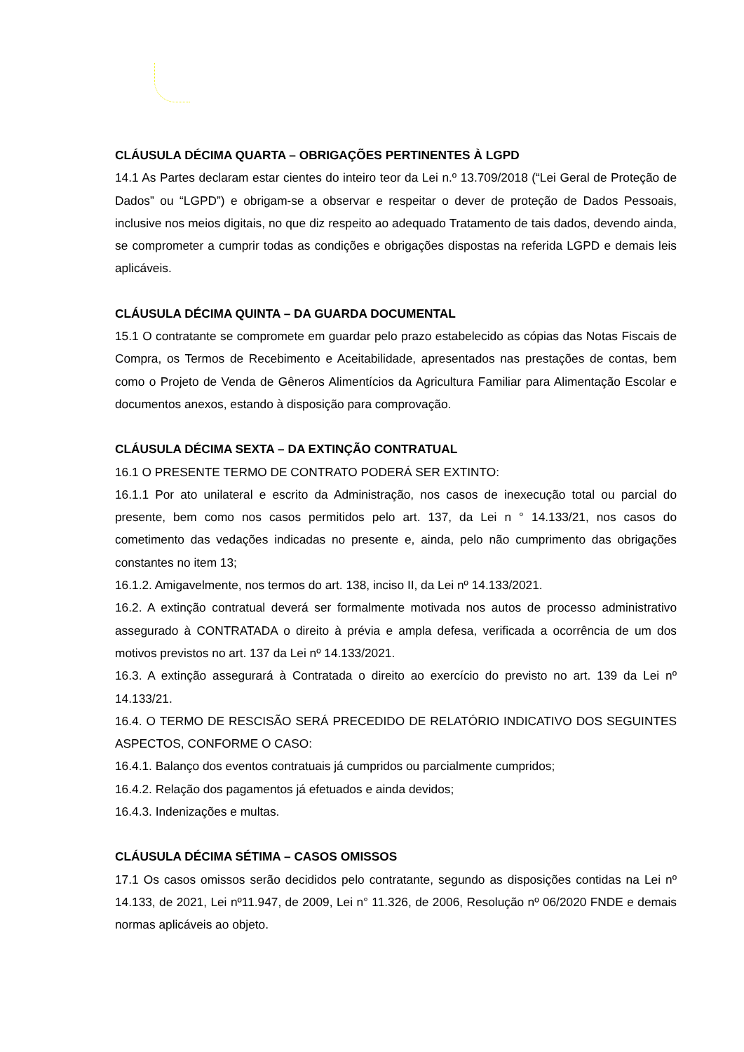CLÁUSULA DÉCIMA QUARTA – OBRIGAÇÕES PERTINENTES À LGPD
14.1 As Partes declaram estar cientes do inteiro teor da Lei n.º 13.709/2018 (“Lei Geral de Proteção de Dados” ou “LGPD”) e obrigam-se a observar e respeitar o dever de proteção de Dados Pessoais, inclusive nos meios digitais, no que diz respeito ao adequado Tratamento de tais dados, devendo ainda, se comprometer a cumprir todas as condições e obrigações dispostas na referida LGPD e demais leis aplicáveis.
CLÁUSULA DÉCIMA QUINTA – DA GUARDA DOCUMENTAL
15.1 O contratante se compromete em guardar pelo prazo estabelecido as cópias das Notas Fiscais de Compra, os Termos de Recebimento e Aceitabilidade, apresentados nas prestações de contas, bem como o Projeto de Venda de Gêneros Alimentícios da Agricultura Familiar para Alimentação Escolar e documentos anexos, estando à disposição para comprovação.
CLÁUSULA DÉCIMA SEXTA – DA EXTINÇÃO CONTRATUAL
16.1 O PRESENTE TERMO DE CONTRATO PODERÁ SER EXTINTO:
16.1.1 Por ato unilateral e escrito da Administração, nos casos de inexecução total ou parcial do presente, bem como nos casos permitidos pelo art. 137, da Lei n ° 14.133/21, nos casos do cometimento das vedações indicadas no presente e, ainda, pelo não cumprimento das obrigações constantes no item 13;
16.1.2. Amigavelmente, nos termos do art. 138, inciso II, da Lei nº 14.133/2021.
16.2. A extinção contratual deverá ser formalmente motivada nos autos de processo administrativo assegurado à CONTRATADA o direito à prévia e ampla defesa, verificada a ocorrência de um dos motivos previstos no art. 137 da Lei nº 14.133/2021.
16.3. A extinção assegurará à Contratada o direito ao exercício do previsto no art. 139 da Lei nº 14.133/21.
16.4. O TERMO DE RESCISÃO SERÁ PRECEDIDO DE RELATÓRIO INDICATIVO DOS SEGUINTES ASPECTOS, CONFORME O CASO:
16.4.1. Balanço dos eventos contratuais já cumpridos ou parcialmente cumpridos;
16.4.2. Relação dos pagamentos já efetuados e ainda devidos;
16.4.3. Indenizações e multas.
CLÁUSULA DÉCIMA SÉTIMA – CASOS OMISSOS
17.1 Os casos omissos serão decididos pelo contratante, segundo as disposições contidas na Lei nº 14.133, de 2021, Lei nº11.947, de 2009, Lei n° 11.326, de 2006, Resolução nº 06/2020 FNDE e demais normas aplicáveis ao objeto.